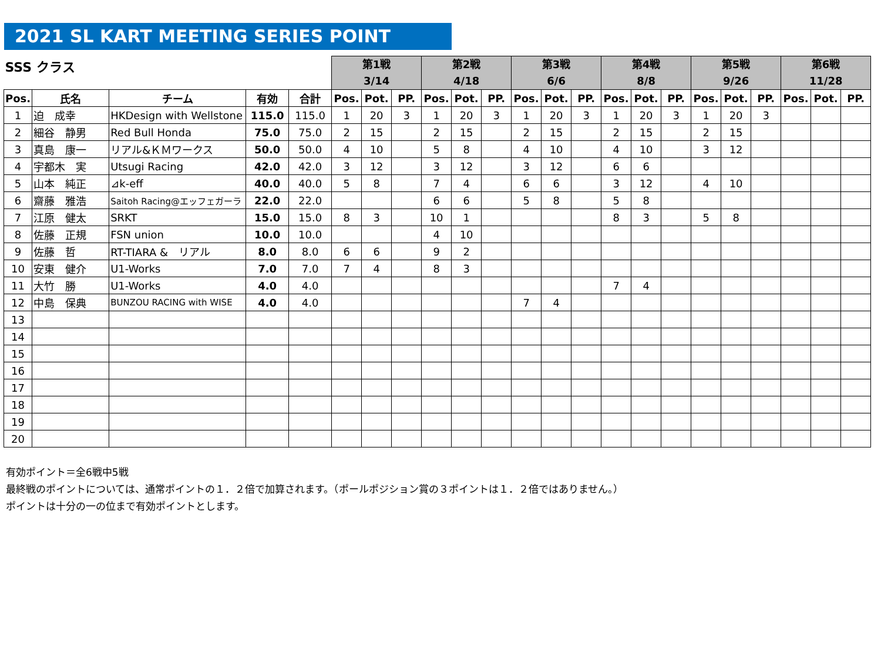2021 SL KART MEETING SERIES POINT
| SSS クラス | | | | | 第1戦 3/14 | | | 第2戦 4/18 | | | 第3戦 6/6 | | | 第4戦 8/8 | | | 第5戦 9/26 | | | 第6戦 11/28 | | |
| Pos. | 氏名 | チーム | 有効 | 合計 | Pos. | Pot. | PP. | Pos. | Pot. | PP. | Pos. | Pot. | PP. | Pos. | Pot. | PP. | Pos. | Pot. | PP. | Pos. | Pot. | PP. |
| 1 | 迫 成幸 | HKDesign with Wellstone | 115.0 | 115.0 | 1 | 20 | 3 | 1 | 20 | 3 | 1 | 20 | 3 | 1 | 20 | 3 | 1 | 20 | 3 | | | |
| 2 | 細谷 静男 | Red Bull Honda | 75.0 | 75.0 | 2 | 15 | | 2 | 15 | | 2 | 15 | | 2 | 15 | | 2 | 15 | | | | |
| 3 | 真島 康一 | リアル&ＫＭワークス | 50.0 | 50.0 | 4 | 10 | | 5 | 8 | | 4 | 10 | | 4 | 10 | | 3 | 12 | | | | |
| 4 | 宇都木 実 | Utsugi Racing | 42.0 | 42.0 | 3 | 12 | | 3 | 12 | | 3 | 12 | | 6 | 6 | | | | | | | |
| 5 | 山本 純正 | ⊿k-eff | 40.0 | 40.0 | 5 | 8 | | 7 | 4 | | 6 | 6 | | 3 | 12 | | 4 | 10 | | | | |
| 6 | 齋藤 雅浩 | Saitoh Racing@エッフェガーラ | 22.0 | 22.0 | | | | 6 | 6 | | 5 | 8 | | 5 | 8 | | | | | | | |
| 7 | 江原 健太 | SRKT | 15.0 | 15.0 | 8 | 3 | | 10 | 1 | | | | | 8 | 3 | | 5 | 8 | | | | |
| 8 | 佐藤 正規 | FSN union | 10.0 | 10.0 | | | | 4 | 10 | | | | | | | | | | | | | |
| 9 | 佐藤 哲 | RT-TIARA & リアル | 8.0 | 8.0 | 6 | 6 | | 9 | 2 | | | | | | | | | | | | | |
| 10 | 安東 健介 | U1-Works | 7.0 | 7.0 | 7 | 4 | | 8 | 3 | | | | | | | | | | | | | |
| 11 | 大竹 勝 | U1-Works | 4.0 | 4.0 | | | | | | | | | | 7 | 4 | | | | | | | |
| 12 | 中島 保典 | BUNZOU RACING with WISE | 4.0 | 4.0 | | | | | | | 7 | 4 | | | | | | | | | | |
| 13 | | | | | | | | | | | | | | | | | | | | | | |
| 14 | | | | | | | | | | | | | | | | | | | | | | |
| 15 | | | | | | | | | | | | | | | | | | | | | | |
| 16 | | | | | | | | | | | | | | | | | | | | | | |
| 17 | | | | | | | | | | | | | | | | | | | | | | |
| 18 | | | | | | | | | | | | | | | | | | | | | | |
| 19 | | | | | | | | | | | | | | | | | | | | | | |
| 20 | | | | | | | | | | | | | | | | | | | | | | |
有効ポイント＝全6戦中5戦
最終戦のポイントについては、通常ポイントの１．２倍で加算されます。（ポールポジション賞の３ポイントは１．２倍ではありません。）
ポイントは十分の一の位まで有効ポイントとします。